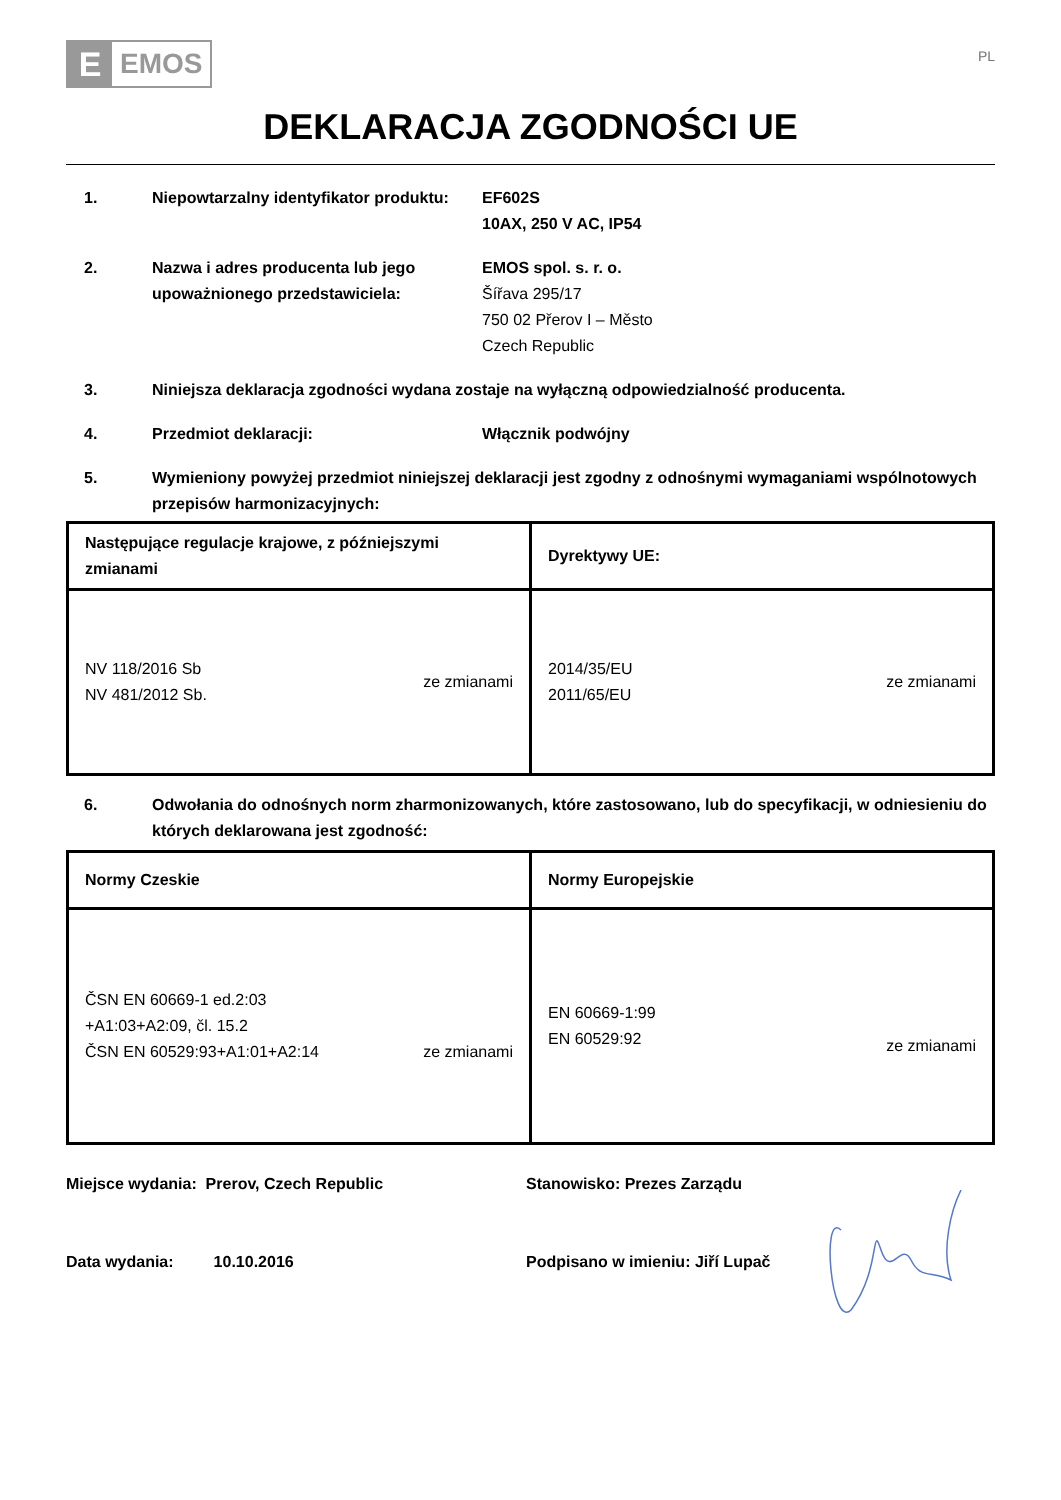E
EMOS
PL
DEKLARACJA ZGODNOŚCI UE
1. Niepowtarzalny identyfikator produktu:
EF602S
10AX, 250 V AC, IP54
2. Nazwa i adres producenta lub jego upoważnionego przedstawiciela:
EMOS spol. s. r. o.
Šířava 295/17
750 02 Přerov I – Město
Czech Republic
3. Niniejsza deklaracja zgodności wydana zostaje na wyłączną odpowiedzialność producenta.
4. Przedmiot deklaracji: Włącznik podwójny
5. Wymieniony powyżej przedmiot niniejszej deklaracji jest zgodny z odnośnymi wymaganiami wspólnotowych przepisów harmonizacyjnych:
| Następujące regulacje krajowe, z późniejszymi zmianami | Dyrektywy UE: |
| --- | --- |
| NV 118/2016 Sb NV 481/2012 Sb. ze zmianami | 2014/35/EU 2011/65/EU ze zmianami |
6. Odwołania do odnośnych norm zharmonizowanych, które zastosowano, lub do specyfikacji, w odniesieniu do których deklarowana jest zgodność:
| Normy Czeskie | Normy Europejskie |
| --- | --- |
| ČSN EN 60669-1 ed.2:03 +A1:03+A2:09, čl. 15.2 ČSN EN 60529:93+A1:01+A2:14 ze zmianami | EN 60669-1:99 EN 60529:92 ze zmianami |
Miejsce wydania: Prerov, Czech Republic Stanowisko: Prezes Zarządu
Data wydania: 10.10.2016 Podpisano w imieniu: Jiří Lupač